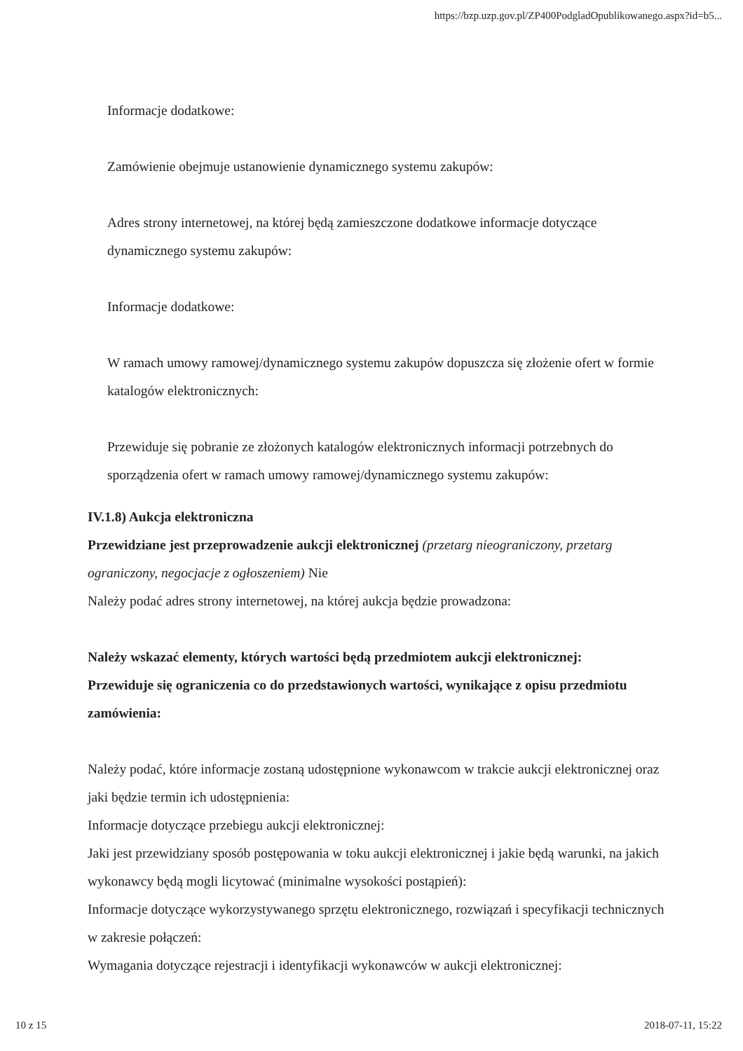https://bzp.uzp.gov.pl/ZP400PodgladOpublikowanego.aspx?id=b5...
Informacje dodatkowe:
Zamówienie obejmuje ustanowienie dynamicznego systemu zakupów:
Adres strony internetowej, na której będą zamieszczone dodatkowe informacje dotyczące dynamicznego systemu zakupów:
Informacje dodatkowe:
W ramach umowy ramowej/dynamicznego systemu zakupów dopuszcza się złożenie ofert w formie katalogów elektronicznych:
Przewiduje się pobranie ze złożonych katalogów elektronicznych informacji potrzebnych do sporządzenia ofert w ramach umowy ramowej/dynamicznego systemu zakupów:
IV.1.8) Aukcja elektroniczna
Przewidziane jest przeprowadzenie aukcji elektronicznej (przetarg nieograniczony, przetarg ograniczony, negocjacje z ogłoszeniem) Nie
Należy podać adres strony internetowej, na której aukcja będzie prowadzona:
Należy wskazać elementy, których wartości będą przedmiotem aukcji elektronicznej:
Przewiduje się ograniczenia co do przedstawionych wartości, wynikające z opisu przedmiotu zamówienia:
Należy podać, które informacje zostaną udostępnione wykonawcom w trakcie aukcji elektronicznej oraz jaki będzie termin ich udostępnienia:
Informacje dotyczące przebiegu aukcji elektronicznej:
Jaki jest przewidziany sposób postępowania w toku aukcji elektronicznej i jakie będą warunki, na jakich wykonawcy będą mogli licytować (minimalne wysokości postąpień):
Informacje dotyczące wykorzystywanego sprzętu elektronicznego, rozwiązań i specyfikacji technicznych w zakresie połączeń:
Wymagania dotyczące rejestracji i identyfikacji wykonawców w aukcji elektronicznej:
10 z 15 2018-07-11, 15:22